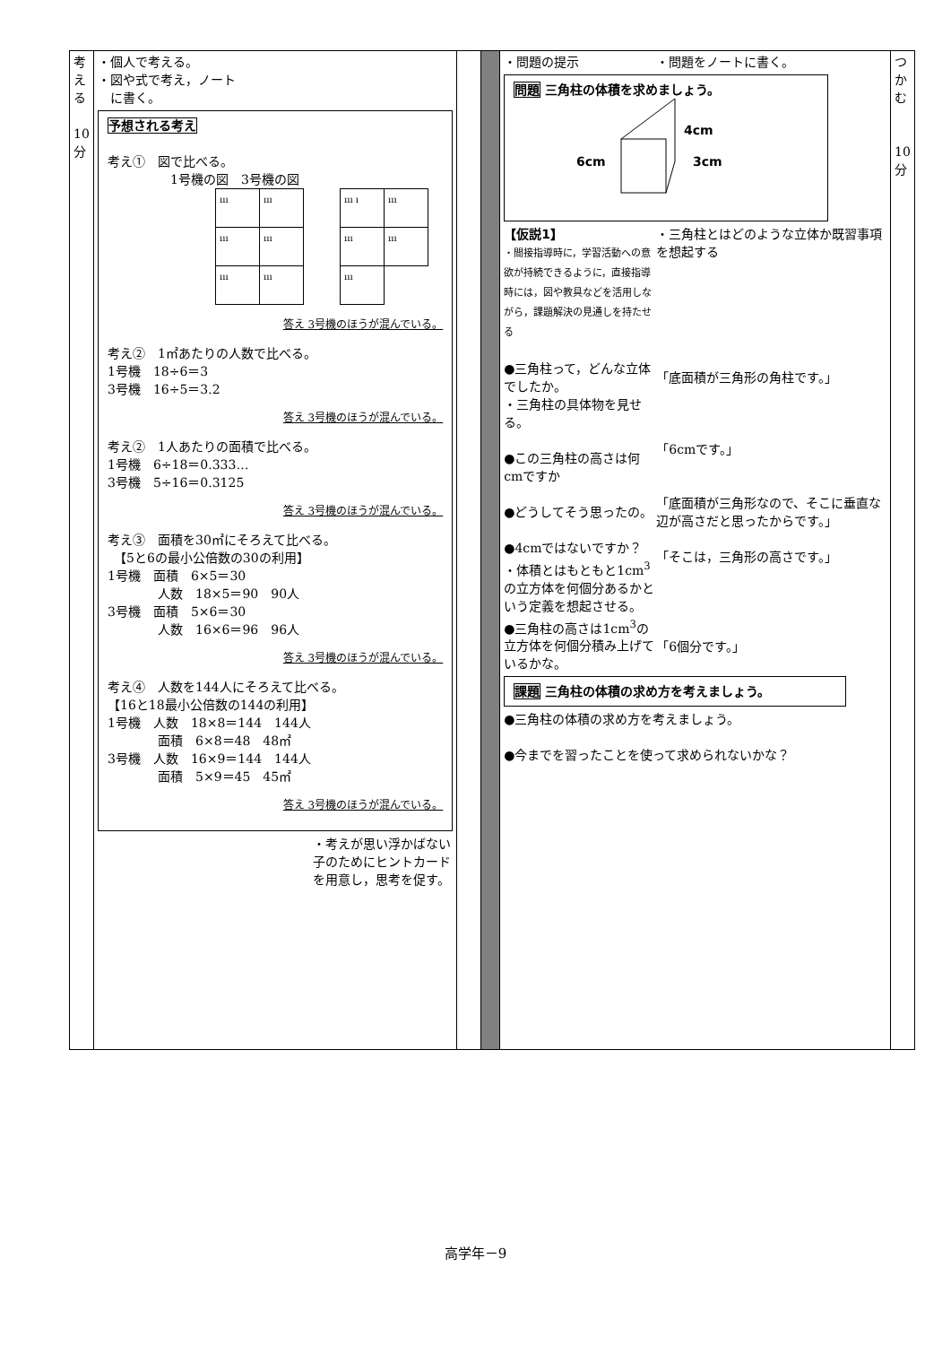| 考 え る 10 分 | ・個人で考える。 ・図や式で考え，ノート に書く。 予想される考え 考え① 図で比べる。 1号機の図 3号機の図 / ııı / ııı / / ııı / ııı / / ııı / ııı / / ııı ı / ııı / / ııı / ııı / / ııı / / 答え 3号機のほうが混んでいる。 考え② 1㎡あたりの人数で比べる。 1号機 18÷6＝3 3号機 16÷5＝3.2 答え 3号機のほうが混んでいる。 考え② 1人あたりの面積で比べる。 1号機 6÷18＝0.333… 3号機 5÷16＝0.3125 答え 3号機のほうが混んでいる。 考え③ 面積を30㎡にそろえて比べる。 【5と6の最小公倍数の30の利用】 1号機 面積 6×5＝30 人数 18×5＝90 90人 3号機 面積 5×6＝30 人数 16×6＝96 96人 答え 3号機のほうが混んでいる。 考え④ 人数を144人にそろえて比べる。 【16と18最小公倍数の144の利用】 1号機 人数 18×8＝144 144人 面積 6×8＝48 48㎡ 3号機 人数 16×9＝144 144人 面積 5×9＝45 45㎡ 答え 3号機のほうが混んでいる。 ・考えが思い浮かばない子のためにヒントカードを用意し，思考を促す。 | | | ・問題の提示 ・問題をノートに書く。 問題 三角柱の体積を求めましょう。 4cm 6cm 3cm 【仮説1】 ・間接指導時に，学習活動への意欲が持続できるように，直接指導時には，図や教具などを活用しながら，課題解決の見通しを持たせる ●三角柱って，どんな立体でしたか。 ・三角柱の具体物を見せる。 ●この三角柱の高さは何cmですか ●どうしてそう思ったの。 ●4cmではないですか？ ・体積とはもともと1cm<sup>3</sup>の立方体を何個分あるかという定義を想起させる。 ●三角柱の高さは1cm<sup>3</sup>の立方体を何個分積み上げているかな。 ・三角柱とはどのような立体か既習事項を想起する 「底面積が三角形の角柱です。」 「6cmです。」 「底面積が三角形なので、そこに垂直な辺が高さだと思ったからです。」 「そこは，三角形の高さです。」 「6個分です。」 課題 三角柱の体積の求め方を考えましょう。 ●三角柱の体積の求め方を考えましょう。 ●今までを習ったことを使って求められないかな？ | つ か む 10 分 |
高学年－9